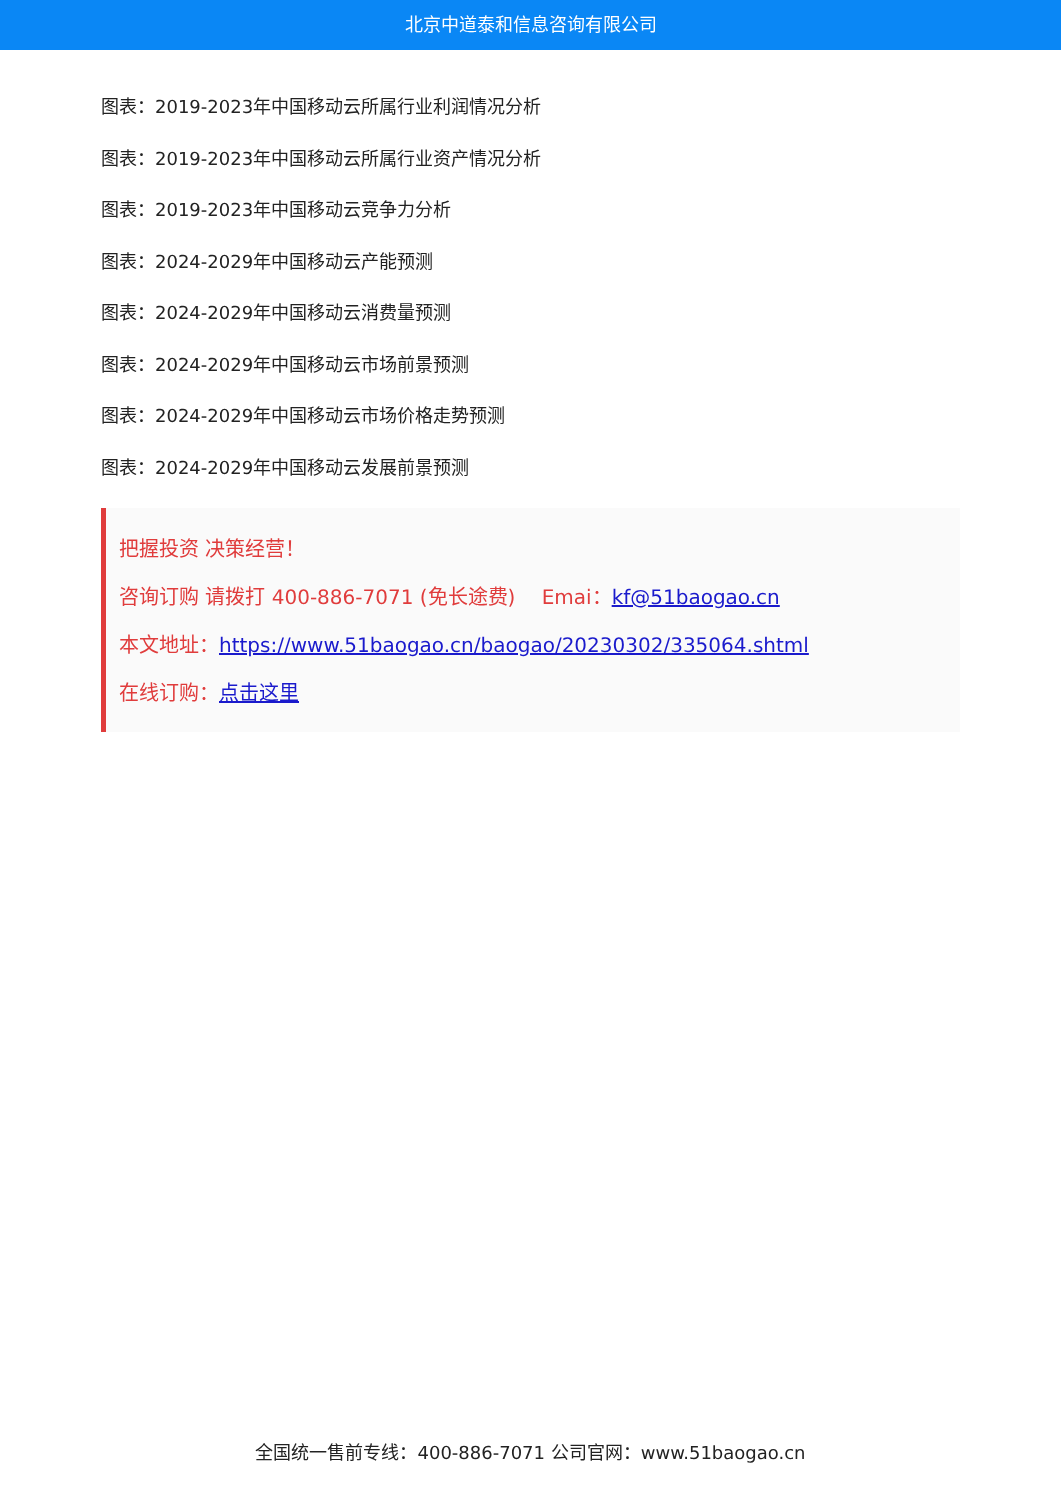北京中道泰和信息咨询有限公司
图表：2019-2023年中国移动云所属行业利润情况分析
图表：2019-2023年中国移动云所属行业资产情况分析
图表：2019-2023年中国移动云竞争力分析
图表：2024-2029年中国移动云产能预测
图表：2024-2029年中国移动云消费量预测
图表：2024-2029年中国移动云市场前景预测
图表：2024-2029年中国移动云市场价格走势预测
图表：2024-2029年中国移动云发展前景预测
把握投资 决策经营！
咨询订购 请拨打 400-886-7071 (免长途费)　 Emai：kf@51baogao.cn
本文地址：https://www.51baogao.cn/baogao/20230302/335064.shtml
在线订购：点击这里
全国统一售前专线：400-886-7071 公司官网：www.51baogao.cn